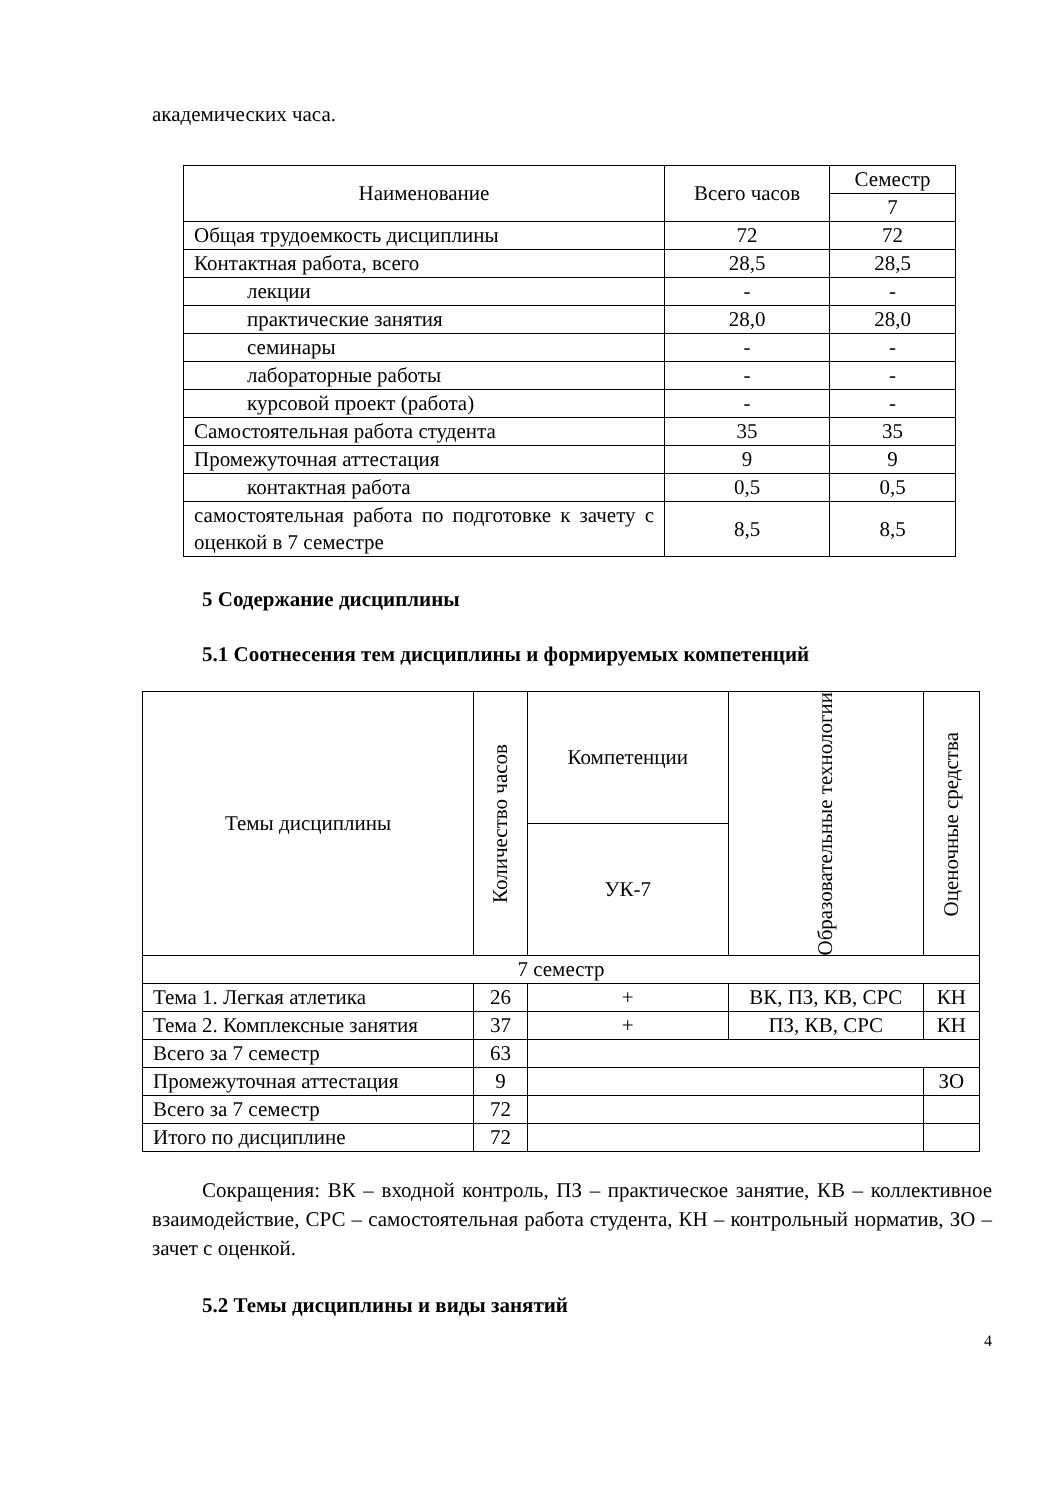академических часа.
| Наименование | Всего часов | Семестр |
| --- | --- | --- |
| | | 7 |
| Общая трудоемкость дисциплины | 72 | 72 |
| Контактная работа, всего | 28,5 | 28,5 |
| лекции | - | - |
| практические занятия | 28,0 | 28,0 |
| семинары | - | - |
| лабораторные работы | - | - |
| курсовой проект (работа) | - | - |
| Самостоятельная работа студента | 35 | 35 |
| Промежуточная аттестация | 9 | 9 |
| контактная работа | 0,5 | 0,5 |
| самостоятельная работа по подготовке к зачету с оценкой в 7 семестре | 8,5 | 8,5 |
5 Содержание дисциплины
5.1 Соотнесения тем дисциплины и формируемых компетенций
| Темы дисциплины | Количество часов | Компетенции | Образовательные технологии | Оценочные средства |
| --- | --- | --- | --- | --- |
| | | УК-7 | | |
| 7 семестр | | | | |
| Тема 1. Легкая атлетика | 26 | + | ВК, ПЗ, КВ, СРС | КН |
| Тема 2. Комплексные занятия | 37 | + | ПЗ, КВ, СРС | КН |
| Всего за 7 семестр | 63 | | | |
| Промежуточная аттестация | 9 | | | ЗО |
| Всего за 7 семестр | 72 | | | |
| Итого по дисциплине | 72 | | | |
Сокращения: ВК – входной контроль, ПЗ – практическое занятие, КВ – коллективное взаимодействие, СРС – самостоятельная работа студента, КН – контрольный норматив, ЗО – зачет с оценкой.
5.2 Темы дисциплины и виды занятий
4